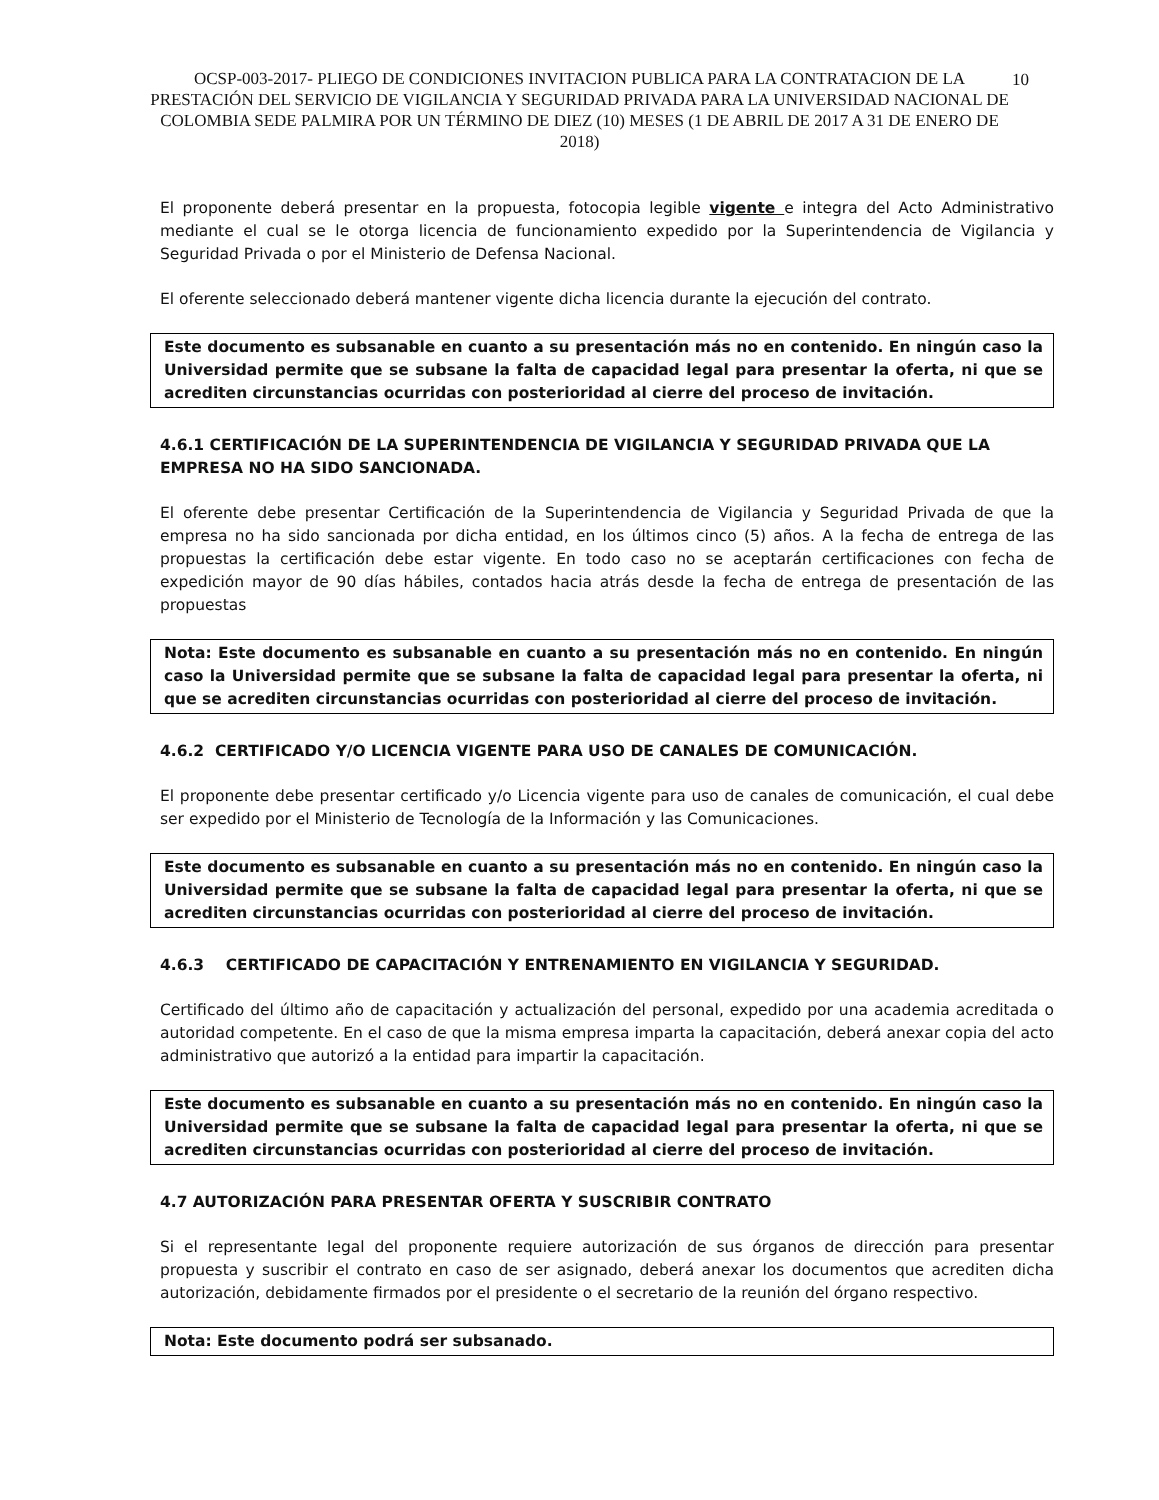10
OCSP-003-2017- PLIEGO DE CONDICIONES INVITACION PUBLICA PARA LA CONTRATACION DE LA PRESTACIÓN DEL SERVICIO DE VIGILANCIA Y SEGURIDAD PRIVADA PARA LA UNIVERSIDAD NACIONAL DE COLOMBIA SEDE PALMIRA POR UN TÉRMINO DE DIEZ (10) MESES (1 DE ABRIL DE 2017 A 31 DE ENERO DE 2018)
El proponente deberá presentar en la propuesta, fotocopia legible vigente e integra del Acto Administrativo mediante el cual se le otorga licencia de funcionamiento expedido por la Superintendencia de Vigilancia y Seguridad Privada o por el Ministerio de Defensa Nacional.
El oferente seleccionado deberá mantener vigente dicha licencia durante la ejecución del contrato.
Este documento es subsanable en cuanto a su presentación más no en contenido. En ningún caso la Universidad permite que se subsane la falta de capacidad legal para presentar la oferta, ni que se acrediten circunstancias ocurridas con posterioridad al cierre del proceso de invitación.
4.6.1 CERTIFICACIÓN DE LA SUPERINTENDENCIA DE VIGILANCIA Y SEGURIDAD PRIVADA QUE LA EMPRESA NO HA SIDO SANCIONADA.
El oferente debe presentar Certificación de la Superintendencia de Vigilancia y Seguridad Privada de que la empresa no ha sido sancionada por dicha entidad, en los últimos cinco (5) años. A la fecha de entrega de las propuestas la certificación debe estar vigente. En todo caso no se aceptarán certificaciones con fecha de expedición mayor de 90 días hábiles, contados hacia atrás desde la fecha de entrega de presentación de las propuestas
Nota: Este documento es subsanable en cuanto a su presentación más no en contenido. En ningún caso la Universidad permite que se subsane la falta de capacidad legal para presentar la oferta, ni que se acrediten circunstancias ocurridas con posterioridad al cierre del proceso de invitación.
4.6.2 CERTIFICADO Y/O LICENCIA VIGENTE PARA USO DE CANALES DE COMUNICACIÓN.
El proponente debe presentar certificado y/o Licencia vigente para uso de canales de comunicación, el cual debe ser expedido por el Ministerio de Tecnología de la Información y las Comunicaciones.
Este documento es subsanable en cuanto a su presentación más no en contenido. En ningún caso la Universidad permite que se subsane la falta de capacidad legal para presentar la oferta, ni que se acrediten circunstancias ocurridas con posterioridad al cierre del proceso de invitación.
4.6.3 CERTIFICADO DE CAPACITACIÓN Y ENTRENAMIENTO EN VIGILANCIA Y SEGURIDAD.
Certificado del último año de capacitación y actualización del personal, expedido por una academia acreditada o autoridad competente. En el caso de que la misma empresa imparta la capacitación, deberá anexar copia del acto administrativo que autorizó a la entidad para impartir la capacitación.
Este documento es subsanable en cuanto a su presentación más no en contenido. En ningún caso la Universidad permite que se subsane la falta de capacidad legal para presentar la oferta, ni que se acrediten circunstancias ocurridas con posterioridad al cierre del proceso de invitación.
4.7 AUTORIZACIÓN PARA PRESENTAR OFERTA Y SUSCRIBIR CONTRATO
Si el representante legal del proponente requiere autorización de sus órganos de dirección para presentar propuesta y suscribir el contrato en caso de ser asignado, deberá anexar los documentos que acrediten dicha autorización, debidamente firmados por el presidente o el secretario de la reunión del órgano respectivo.
Nota: Este documento podrá ser subsanado.